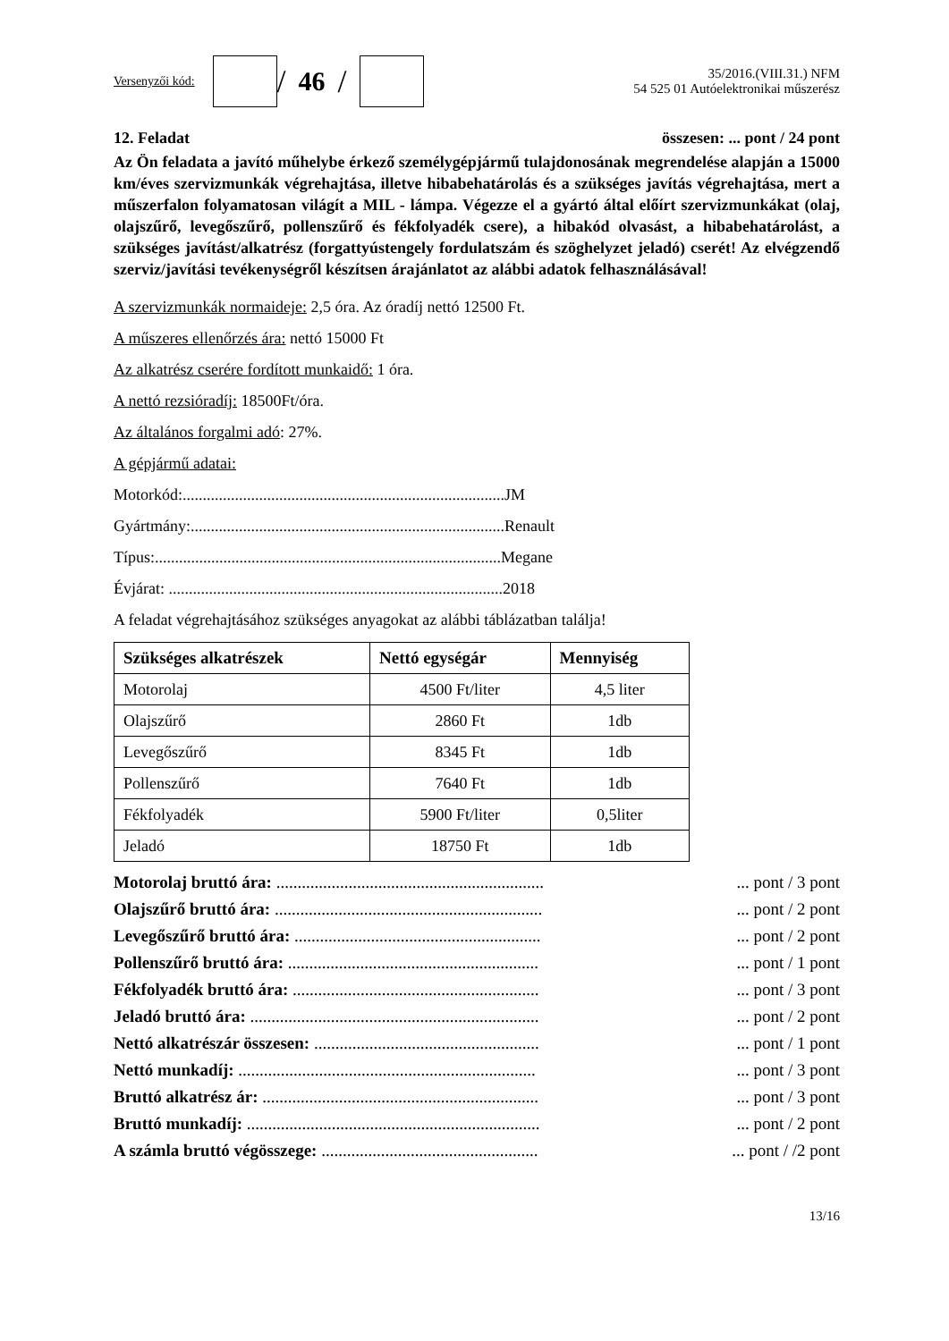Versenyzői kód:
/ 46 /
35/2016.(VIII.31.) NFM
54 525 01 Autóelektronikai műszerész
12. Feladat összesen: ... pont / 24 pont
Az Ön feladata a javító műhelybe érkező személygépjármű tulajdonosának megrendelése alapján a 15000 km/éves szervizmunkák végrehajtása, illetve hibabehatárolás és a szükséges javítás végrehajtása, mert a műszerfalon folyamatosan világít a MIL - lámpa. Végezze el a gyártó által előírt szervizmunkákat (olaj, olajszűrő, levegőszűrő, pollenszűrő és fékfolyadék csere), a hibakód olvasást, a hibabehatárolást, a szükséges javítást/alkatrész (forgattyústengely fordulatszám és szöghelyzet jeladó) cserét! Az elvégzendő szerviz/javítási tevékenységről készítsen árajánlatot az alábbi adatok felhasználásával!
A szervizmunkák normaideje: 2,5 óra. Az óradíj nettó 12500 Ft.
A műszeres ellenőrzés ára: nettó 15000 Ft
Az alkatrész cserére fordított munkaidő: 1 óra.
A nettó rezsióradíj: 18500Ft/óra.
Az általános forgalmi adó: 27%.
A gépjármű adatai:
Motorkód:................................................................................JM
Gyártmány:..............................................................................Renault
Típus:......................................................................................Megane
Évjárat: ...................................................................................2018
A feladat végrehajtásához szükséges anyagokat az alábbi táblázatban találja!
| Szükséges alkatrészek | Nettó egységár | Mennyiség |
| --- | --- | --- |
| Motorolaj | 4500 Ft/liter | 4,5 liter |
| Olajszűrő | 2860 Ft | 1db |
| Levegőszűrő | 8345 Ft | 1db |
| Pollenszűrő | 7640 Ft | 1db |
| Fékfolyadék | 5900 Ft/liter | 0,5liter |
| Jeladó | 18750 Ft | 1db |
Motorolaj bruttó ára: .................................................................. pont / 3 pont
Olajszűrő bruttó ára: .................................................................. pont / 2 pont
Levegőszűrő bruttó ára: ............................................................. pont / 2 pont
Pollenszűrő bruttó ára: .............................................................. pont / 1 pont
Fékfolyadék bruttó ára: ............................................................. pont / 3 pont
Jeladó bruttó ára: ....................................................................... pont / 2 pont
Nettó alkatrészár összesen: ........................................................ pont / 1 pont
Nettó munkadíj: ......................................................................... pont / 3 pont
Bruttó alkatrész ár: .................................................................... pont / 3 pont
Bruttó munkadíj: ........................................................................ pont / 2 pont
A számla bruttó végösszege: ...................................................... pont / /2 pont
13/16